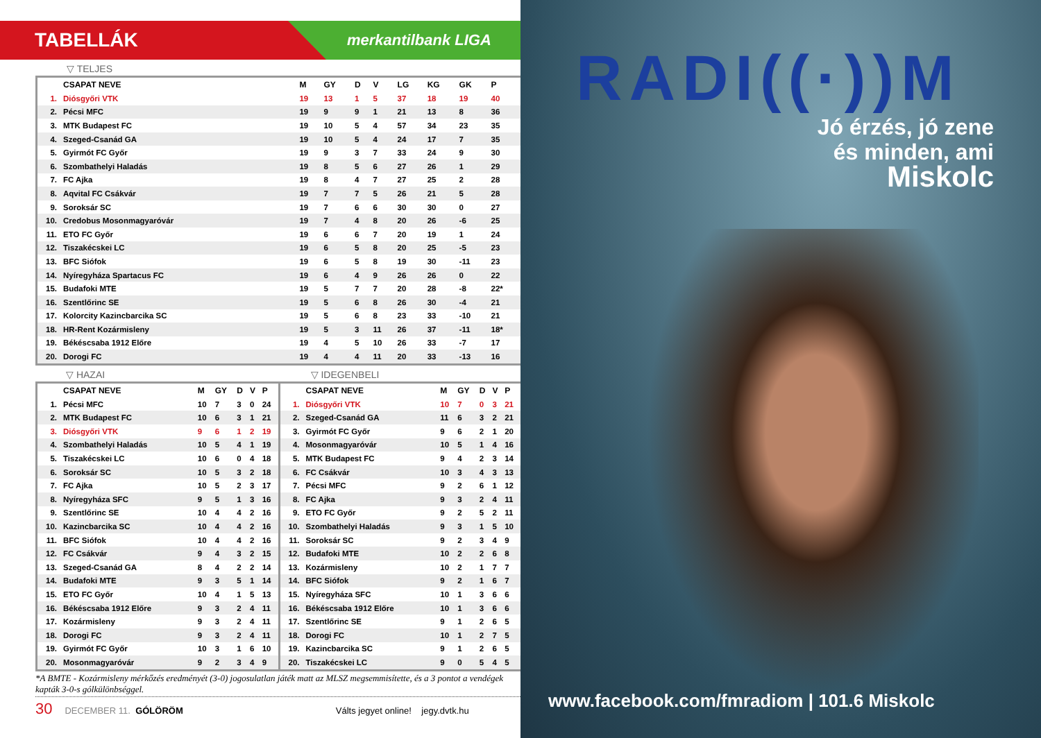TABELLÁK
merkantilbank LIGA
▽ TELJES
| | CSAPAT NEVE | M | GY | D | V | LG | KG | GK | P |
| --- | --- | --- | --- | --- | --- | --- | --- | --- | --- |
| 1. | Diósgyőri VTK | 19 | 13 | 1 | 5 | 37 | 18 | 19 | 40 |
| 2. | Pécsi MFC | 19 | 9 | 9 | 1 | 21 | 13 | 8 | 36 |
| 3. | MTK Budapest FC | 19 | 10 | 5 | 4 | 57 | 34 | 23 | 35 |
| 4. | Szeged-Csanád GA | 19 | 10 | 5 | 4 | 24 | 17 | 7 | 35 |
| 5. | Gyirmót FC Győr | 19 | 9 | 3 | 7 | 33 | 24 | 9 | 30 |
| 6. | Szombathelyi Haladás | 19 | 8 | 5 | 6 | 27 | 26 | 1 | 29 |
| 7. | FC Ajka | 19 | 8 | 4 | 7 | 27 | 25 | 2 | 28 |
| 8. | Aqvital FC Csákvár | 19 | 7 | 7 | 5 | 26 | 21 | 5 | 28 |
| 9. | Soroksár SC | 19 | 7 | 6 | 6 | 30 | 30 | 0 | 27 |
| 10. | Credobus Mosonmagyaróvár | 19 | 7 | 4 | 8 | 20 | 26 | -6 | 25 |
| 11. | ETO FC Győr | 19 | 6 | 6 | 7 | 20 | 19 | 1 | 24 |
| 12. | Tiszakécskei LC | 19 | 6 | 5 | 8 | 20 | 25 | -5 | 23 |
| 13. | BFC Siófok | 19 | 6 | 5 | 8 | 19 | 30 | -11 | 23 |
| 14. | Nyíregyháza Spartacus FC | 19 | 6 | 4 | 9 | 26 | 26 | 0 | 22 |
| 15. | Budafoki MTE | 19 | 5 | 7 | 7 | 20 | 28 | -8 | 22* |
| 16. | Szentlőrinc SE | 19 | 5 | 6 | 8 | 26 | 30 | -4 | 21 |
| 17. | Kolorcity Kazincbarcika SC | 19 | 5 | 6 | 8 | 23 | 33 | -10 | 21 |
| 18. | HR-Rent Kozármisleny | 19 | 5 | 3 | 11 | 26 | 37 | -11 | 18* |
| 19. | Békéscsaba 1912 Előre | 19 | 4 | 5 | 10 | 26 | 33 | -7 | 17 |
| 20. | Dorogi FC | 19 | 4 | 4 | 11 | 20 | 33 | -13 | 16 |
▽ HAZAI ▽ IDEGENBELI
| | CSAPAT NEVE | M | GY | D | V | P |
| --- | --- | --- | --- | --- | --- | --- |
| 1. | Pécsi MFC | 10 | 7 | 3 | 0 | 24 |
| 2. | MTK Budapest FC | 10 | 6 | 3 | 1 | 21 |
| 3. | Diósgyőri VTK | 9 | 6 | 1 | 2 | 19 |
| 4. | Szombathelyi Haladás | 10 | 5 | 4 | 1 | 19 |
| 5. | Tiszakécskei LC | 10 | 6 | 0 | 4 | 18 |
| 6. | Soroksár SC | 10 | 5 | 3 | 2 | 18 |
| 7. | FC Ajka | 10 | 5 | 2 | 3 | 17 |
| 8. | Nyíregyháza SFC | 9 | 5 | 1 | 3 | 16 |
| 9. | Szentlőrinc SE | 10 | 4 | 4 | 2 | 16 |
| 10. | Kazincbarcika SC | 10 | 4 | 4 | 2 | 16 |
| 11. | BFC Siófok | 10 | 4 | 4 | 2 | 16 |
| 12. | FC Csákvár | 9 | 4 | 3 | 2 | 15 |
| 13. | Szeged-Csanád GA | 8 | 4 | 2 | 2 | 14 |
| 14. | Budafoki MTE | 9 | 3 | 5 | 1 | 14 |
| 15. | ETO FC Győr | 10 | 4 | 1 | 5 | 13 |
| 16. | Békéscsaba 1912 Előre | 9 | 3 | 2 | 4 | 11 |
| 17. | Kozármisleny | 9 | 3 | 2 | 4 | 11 |
| 18. | Dorogi FC | 9 | 3 | 2 | 4 | 11 |
| 19. | Gyirmót FC Győr | 10 | 3 | 1 | 6 | 10 |
| 20. | Mosonmagyaróvár | 9 | 2 | 3 | 4 | 9 |
| | CSAPAT NEVE | M | GY | D | V | P |
| --- | --- | --- | --- | --- | --- | --- |
| 1. | Diósgyőri VTK | 10 | 7 | 0 | 3 | 21 |
| 2. | Szeged-Csanád GA | 11 | 6 | 3 | 2 | 21 |
| 3. | Gyirmót FC Győr | 9 | 6 | 2 | 1 | 20 |
| 4. | Mosonmagyaróvár | 10 | 5 | 1 | 4 | 16 |
| 5. | MTK Budapest FC | 9 | 4 | 2 | 3 | 14 |
| 6. | FC Csákvár | 10 | 3 | 4 | 3 | 13 |
| 7. | Pécsi MFC | 9 | 2 | 6 | 1 | 12 |
| 8. | FC Ajka | 9 | 3 | 2 | 4 | 11 |
| 9. | ETO FC Győr | 9 | 2 | 5 | 2 | 11 |
| 10. | Szombathelyi Haladás | 9 | 3 | 1 | 5 | 10 |
| 11. | Soroksár SC | 9 | 2 | 3 | 4 | 9 |
| 12. | Budafoki MTE | 10 | 2 | 2 | 6 | 8 |
| 13. | Kozármisleny | 10 | 2 | 1 | 7 | 7 |
| 14. | BFC Siófok | 9 | 2 | 1 | 6 | 7 |
| 15. | Nyíregyháza SFC | 10 | 1 | 3 | 6 | 6 |
| 16. | Békéscsaba 1912 Előre | 10 | 1 | 3 | 6 | 6 |
| 17. | Szentlőrinc SE | 9 | 1 | 2 | 6 | 5 |
| 18. | Dorogi FC | 10 | 1 | 2 | 7 | 5 |
| 19. | Kazincbarcika SC | 9 | 1 | 2 | 6 | 5 |
| 20. | Tiszakécskei LC | 9 | 0 | 5 | 4 | 5 |
*A BMTE - Kozármisleny mérkőzés eredményét (3-0) jogosulatlan játék matt az MLSZ megsemmisítette, és a 3 pontot a vendégek kapták 3-0-s gólkülönbséggel.
30 DECEMBER 11. GÓLÖRÖM Válts jegyet online! jegy.dvtk.hu
RADI((·))M
Jó érzés, jó zene
és minden, ami
Miskolc
www.facebook.com/fmradiom | 101.6 Miskolc